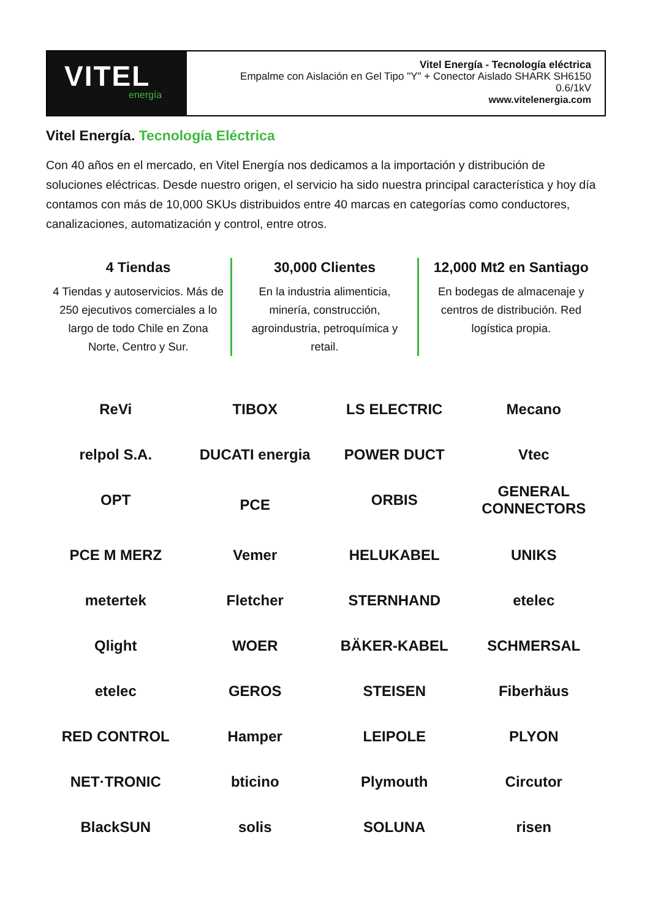VITEL
energía
Vitel Energía - Tecnología eléctrica
Empalme con Aislación en Gel Tipo "Y" + Conector Aislado SHARK SH6150
0.6/1kV
www.vitelenergia.com
Vitel Energía. Tecnología Eléctrica
Con 40 años en el mercado, en Vitel Energía nos dedicamos a la importación y distribución de soluciones eléctricas. Desde nuestro origen, el servicio ha sido nuestra principal característica y hoy día contamos con más de 10,000 SKUs distribuidos entre 40 marcas en categorías como conductores, canalizaciones, automatización y control, entre otros.
4 Tiendas
4 Tiendas y autoservicios. Más de 250 ejecutivos comerciales a lo largo de todo Chile en Zona Norte, Centro y Sur.
30,000 Clientes
En la industria alimenticia, minería, construcción, agroindustria, petroquímica y retail.
12,000 Mt2 en Santiago
En bodegas de almacenaje y centros de distribución. Red logística propia.
ReVi
TIBOX
LS ELECTRIC
Mecano
relpol S.A.
DUCATI energia
POWER DUCT
Vtec
OPT
PCE
ORBIS
GENERAL CONNECTORS
PCE M MERZ
Vemer
HELUKABEL
UNIKS
metertek
Fletcher
STERNHAND
etelec
Qlight
WOER
BÄKER-KABEL
SCHMERSAL
etelec
GEROS
STEISEN
Fiberhäus
RED CONTROL
Hamper
LEIPOLE
PLYON
NET·TRONIC
bticino
Plymouth
Circutor
BlackSUN
solis
SOLUNA
risen